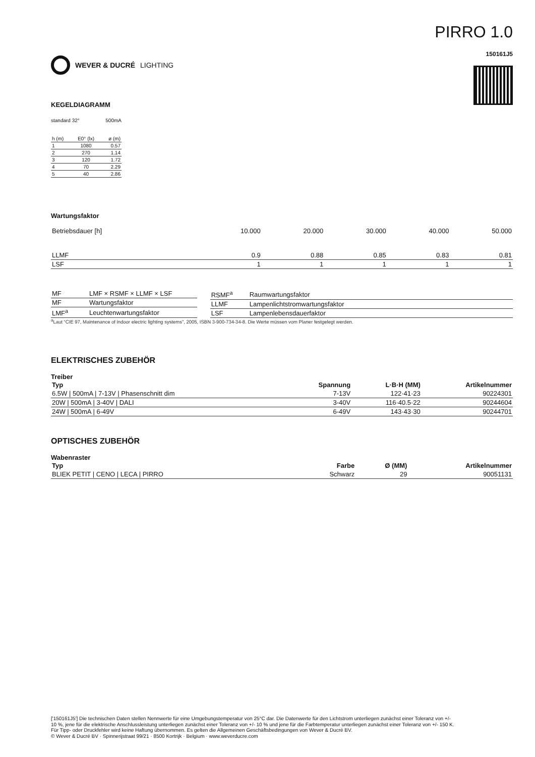WEVER & DUCRÉ LIGHTING
PIRRO 1.0
150161J5
KEGELDIAGRAMM
standard 32° 500mA
| h (m) | E0° (lx) | ø (m) |
| 1 | 1080 | 0.57 |
| 2 | 270 | 1.14 |
| 3 | 120 | 1.72 |
| 4 | 70 | 2.29 |
| 5 | 40 | 2.86 |
Wartungsfaktor
| Betriebsdauer [h] | 10.000 | 20.000 | 30.000 | 40.000 | 50.000 |
| LLMF | 0.9 | 0.88 | 0.85 | 0.83 | 0.81 |
| LSF | 1 | 1 | 1 | 1 | 1 |
| MF | LMF × RSMF × LLMF × LSF |
| MF | Wartungsfaktor |
| LMF<sup>a</sup> | Leuchtenwartungsfaktor |
| RSMF<sup>a</sup> | Raumwartungsfaktor |
| LLMF | Lampenlichtstromwartungsfaktor |
| LSF | Lampenlebensdauerfaktor |
<sup>a</sup> Laut “CIE 97, Maintenance of indoor electric lighting systems”, 2005, ISBN 3-900-734-34-8. Die Werte müssen vom Planer festgelegt werden.
ELEKTRISCHES ZUBEHÖR
Treiber
| Typ | Spannung | L·B·H (MM) | Artikelnummer |
| --- | --- | --- | --- |
| 6.5W / 500mA / 7-13V / Phasenschnitt dim | 7-13V | 122·41·23 | 90224301 |
| 20W / 500mA / 3-40V / DALI | 3-40V | 116·40.5·22 | 90244604 |
| 24W / 500mA / 6-49V | 6-49V | 143·43·30 | 90244701 |
OPTISCHES ZUBEHÖR
Wabenraster
| Typ | Farbe | Ø (MM) | Artikelnummer |
| --- | --- | --- | --- |
| BLIEK PETIT / CENO / LECA / PIRRO | Schwarz | 29 | 90051131 |
['150161J5'] Die technischen Daten stellen Nennwerte für eine Umgebungstemperatur von 25°C dar. Die Datenwerte für den Lichtstrom unterliegen zunächst einer Toleranz von +/- 10 %, jene für die elektrische Anschlussleistung unterliegen zunächst einer Toleranz von +/- 10 % und jene für die Farbtemperatur unterliegen zunächst einer Toleranz von +/- 150 K. Für Tipp- oder Druckfehler wird keine Haftung übernommen. Es gelten die Allgemeinen Geschäftsbedingungen von Wever & Ducré BV.
© Wever & Ducré BV · Spinnerijstraat 99/21 · 8500 Kortrijk · Belgium · www.weverducre.com